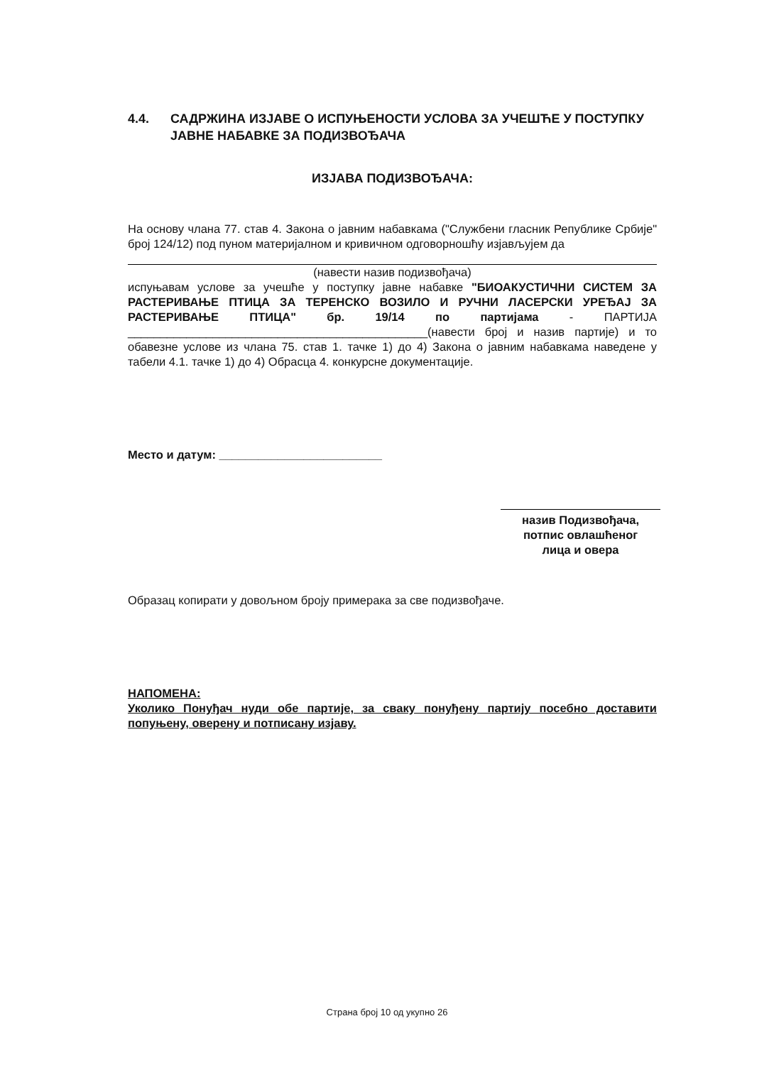4.4. САДРЖИНА ИЗЈАВЕ О ИСПУЊЕНОСТИ УСЛОВА ЗА УЧЕШЋЕ У ПОСТУПКУ ЈАВНЕ НАБАВКЕ ЗА ПОДИЗВОЂАЧА
ИЗЈАВА ПОДИЗВОЂАЧА:
На основу члана 77. став 4. Закона о јавним набавкама ("Службени гласник Републике Србије" број 124/12) под пуном материјалном и кривичном одговорношћу изјављујем да
(навести назив подизвођача)
испуњавам услове за учешће у поступку јавне набавке "БИОАКУСТИЧНИ СИСТЕМ ЗА РАСТЕРИВАЊЕ ПТИЦА ЗА ТЕРЕНСКО ВОЗИЛО И РУЧНИ ЛАСЕРСКИ УРЕЂАЈ ЗА РАСТЕРИВАЊЕ ПТИЦА" бр. 19/14 по партијама - ПАРТИЈА ______________________________________________(навести број и назив партије) и то обавезне услове из члана 75. став 1. тачке 1) до 4) Закона о јавним набавкама наведене у табели 4.1. тачке 1) до 4) Обрасца 4. конкурсне документације.
Место и датум: _________________________
назив Подизвођача,
потпис овлашћеног
лица и овера
Образац копирати у довољном броју примерака за све подизвођаче.
НАПОМЕНА:
Уколико Понуђач нуди обе партије, за сваку понуђену партију посебно доставити попуњену, оверену и потписану изјаву.
Страна број 10 од укупно 26